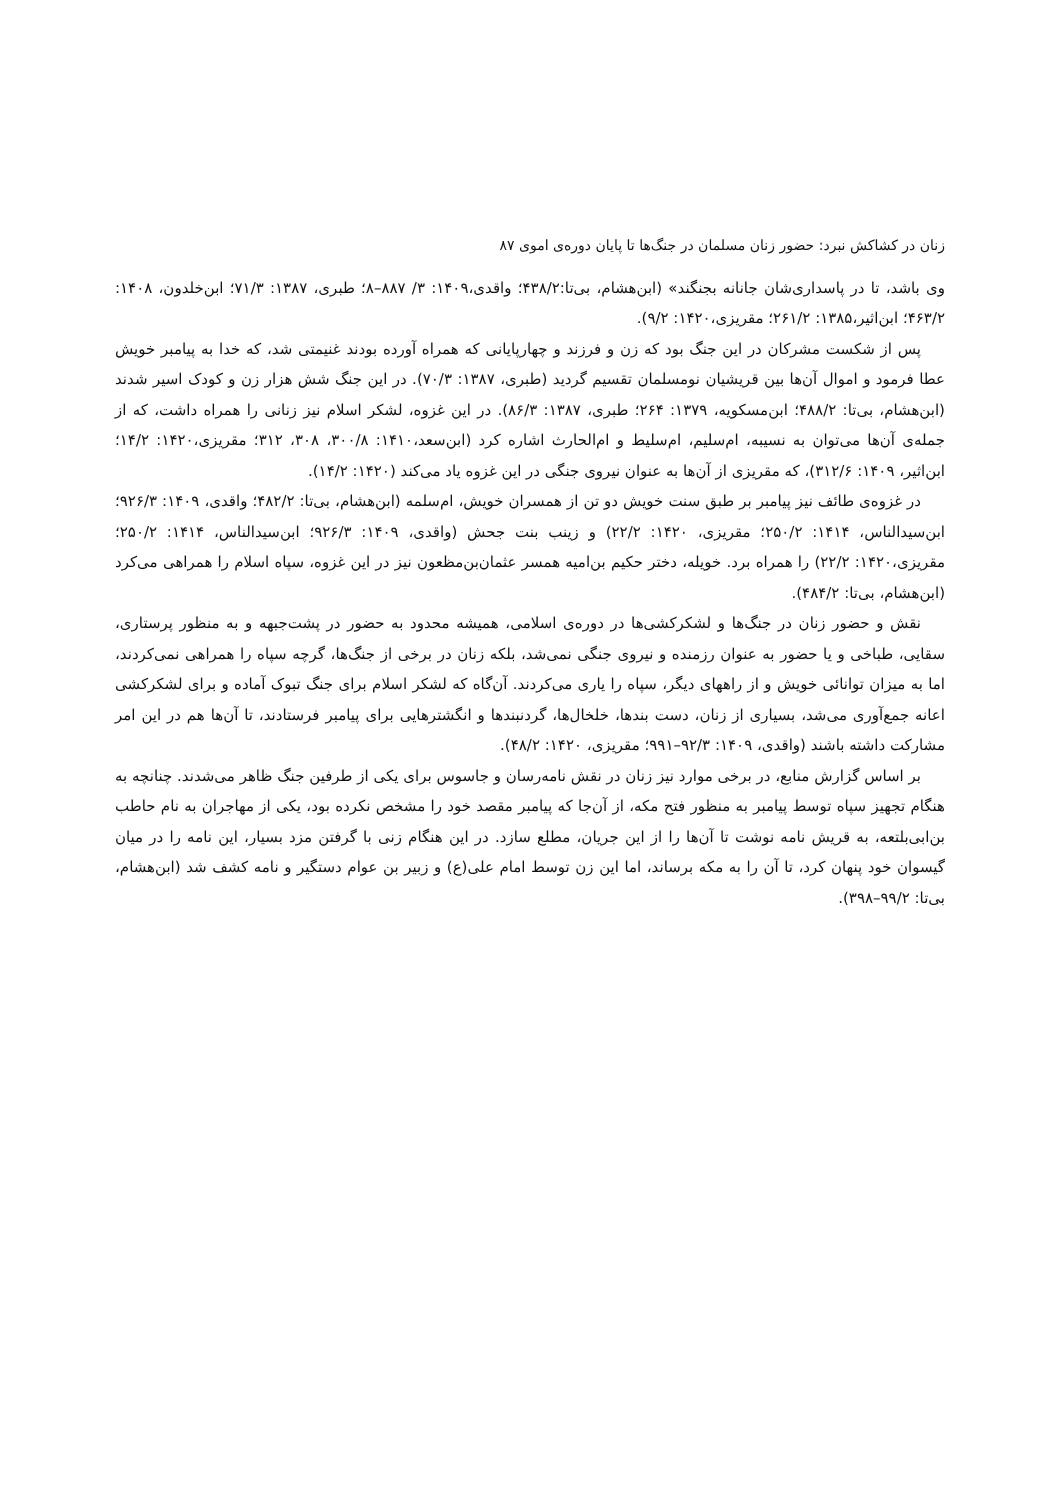زنان در کشاکش نبرد: حضور زنان مسلمان در جنگ‌ها تا پایان دوره‌ی اموی ۸۷
وی باشد، تا در پاسداری‌شان جانانه بجنگند» (ابن‌هشام، بی‌تا:۴۳۸/۲؛ واقدی،۱۴۰۹: ۳/ ۸۸۷–۸؛ طبری، ۱۳۸۷: ۷۱/۳؛ ابن‌خلدون، ۱۴۰۸: ۴۶۳/۲؛ ابن‌اثیر،۱۳۸۵: ۲۶۱/۲؛ مقریزی،۱۴۲۰: ۹/۲).
پس از شکست مشرکان در این جنگ بود که زن و فرزند و چهارپایانی که همراه آورده بودند غنیمتی شد، که خدا به پیامبر خویش عطا فرمود و اموال آن‌ها بین قریشیان نومسلمان تقسیم گردید (طبری، ۱۳۸۷: ۷۰/۳). در این جنگ شش هزار زن و کودک اسیر شدند (ابن‌هشام، بی‌تا: ۴۸۸/۲؛ ابن‌مسکویه، ۱۳۷۹: ۲۶۴؛ طبری، ۱۳۸۷: ۸۶/۳). در این غزوه، لشکر اسلام نیز زنانی را همراه داشت، که از جمله‌ی آن‌ها می‌توان به نسیبه، ام‌سلیم، ام‌سلیط و ام‌الحارث اشاره کرد (ابن‌سعد،۱۴۱۰: ۳۰۰/۸، ۳۰۸، ۳۱۲؛ مقریزی،۱۴۲۰: ۱۴/۲؛ ابن‌اثیر، ۱۴۰۹: ۳۱۲/۶)، که مقریزی از آن‌ها به عنوان نیروی جنگی در این غزوه یاد می‌کند (۱۴۲۰: ۱۴/۲).
در غزوه‌ی طائف نیز پیامبر بر طبق سنت خویش دو تن از همسران خویش، ام‌سلمه (ابن‌هشام، بی‌تا: ۴۸۲/۲؛ واقدی، ۱۴۰۹: ۹۲۶/۳؛ ابن‌سیدالناس، ۱۴۱۴: ۲۵۰/۲؛ مقریزی، ۱۴۲۰: ۲۲/۲) و زینب بنت جحش (واقدی، ۱۴۰۹: ۹۲۶/۳؛ ابن‌سیدالناس، ۱۴۱۴: ۲۵۰/۲؛ مقریزی،۱۴۲۰: ۲۲/۲) را همراه برد. خویله، دختر حکیم بن‌امیه همسر عثمان‌بن‌مظعون نیز در این غزوه، سپاه اسلام را همراهی می‌کرد (ابن‌هشام، بی‌تا: ۴۸۴/۲).
نقش و حضور زنان در جنگ‌ها و لشکرکشی‌ها در دوره‌ی اسلامی، همیشه محدود به حضور در پشت‌جبهه و به منظور پرستاری، سقایی، طباخی و یا حضور به عنوان رزمنده و نیروی جنگی نمی‌شد، بلکه زنان در برخی از جنگ‌ها، گرچه سپاه را همراهی نمی‌کردند، اما به میزان توانائی خویش و از راههای دیگر، سپاه را یاری می‌کردند. آن‌گاه که لشکر اسلام برای جنگ تبوک آماده و برای لشکرکشی اعانه جمع‌آوری می‌شد، بسیاری از زنان، دست بندها، خلخال‌ها، گردنبندها و انگشترهایی برای پیامبر فرستادند، تا آن‌ها هم در این امر مشارکت داشته باشند (واقدی، ۱۴۰۹: ۹۲/۳–۹۹۱؛ مقریزی، ۱۴۲۰: ۴۸/۲).
بر اساس گزارش منابع، در برخی موارد نیز زنان در نقش نامه‌رسان و جاسوس برای یکی از طرفین جنگ ظاهر می‌شدند. چنانچه به هنگام تجهیز سپاه توسط پیامبر به منظور فتح مکه، از آن‌جا که پیامبر مقصد خود را مشخص نکرده بود، یکی از مهاجران به نام حاطب بن‌ابی‌بلتعه، به قریش نامه نوشت تا آن‌ها را از این جریان، مطلع سازد. در این هنگام زنی با گرفتن مزد بسیار، این نامه را در میان گیسوان خود پنهان کرد، تا آن را به مکه برساند، اما این زن توسط امام علی(ع) و زبیر بن عوام دستگیر و نامه کشف شد (ابن‌هشام، بی‌تا: ۹۹/۲–۳۹۸).